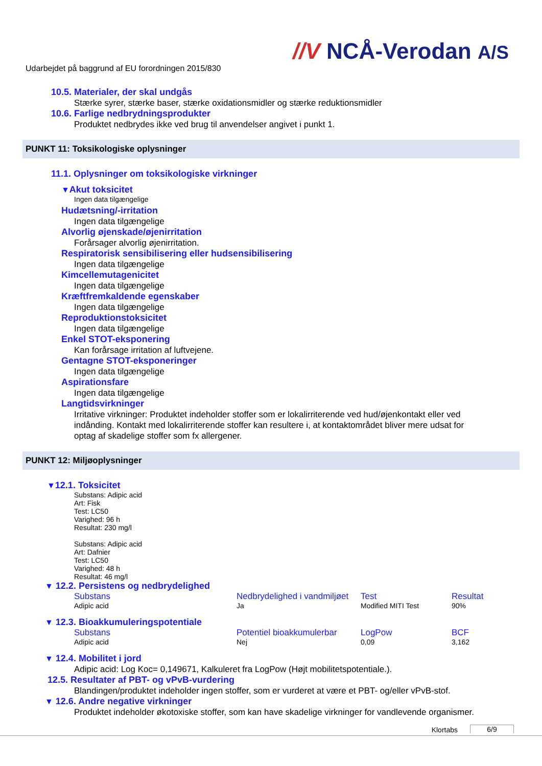//V NCÅ-Verodan A/S
Udarbejdet på baggrund af EU forordningen 2015/830
10.5. Materialer, der skal undgås
Stærke syrer, stærke baser, stærke oxidationsmidler og stærke reduktionsmidler
10.6. Farlige nedbrydningsprodukter
Produktet nedbrydes ikke ved brug til anvendelser angivet i punkt 1.
PUNKT 11: Toksikologiske oplysninger
11.1. Oplysninger om toksikologiske virkninger
▼Akut toksicitet
Ingen data tilgængelige
Hudætsning/-irritation
Ingen data tilgængelige
Alvorlig øjenskade/øjenirritation
Forårsager alvorlig øjenirritation.
Respiratorisk sensibilisering eller hudsensibilisering
Ingen data tilgængelige
Kimcellemutagenicitet
Ingen data tilgængelige
Kræftfremkaldende egenskaber
Ingen data tilgængelige
Reproduktionstoksicitet
Ingen data tilgængelige
Enkel STOT-eksponering
Kan forårsage irritation af luftvejene.
Gentagne STOT-eksponeringer
Ingen data tilgængelige
Aspirationsfare
Ingen data tilgængelige
Langtidsvirkninger
Irritative virkninger: Produktet indeholder stoffer som er lokalirriterende ved hud/øjenkontakt eller ved indånding. Kontakt med lokalirriterende stoffer kan resultere i, at kontaktområdet bliver mere udsat for optag af skadelige stoffer som fx allergener.
PUNKT 12: Miljøoplysninger
▼12.1. Toksicitet
Substans: Adipic acid
Art: Fisk
Test: LC50
Varighed: 96 h
Resultat: 230 mg/l
Substans: Adipic acid
Art: Dafnier
Test: LC50
Varighed: 48 h
Resultat: 46 mg/l
▼ 12.2. Persistens og nedbrydelighed
| Substans | Nedbrydelighed i vandmiljøet | Test | Resultat |
| --- | --- | --- | --- |
| Adipic acid | Ja | Modified MITI Test | 90% |
▼ 12.3. Bioakkumuleringspotentiale
| Substans | Potentiel bioakkumulerbar | LogPow | BCF |
| --- | --- | --- | --- |
| Adipic acid | Nej | 0,09 | 3,162 |
▼ 12.4. Mobilitet i jord
Adipic acid: Log Koc= 0,149671, Kalkuleret fra LogPow (Højt mobilitetspotentiale.).
12.5. Resultater af PBT- og vPvB-vurdering
Blandingen/produktet indeholder ingen stoffer, som er vurderet at være et PBT- og/eller vPvB-stof.
▼ 12.6. Andre negative virkninger
Produktet indeholder økotoxiske stoffer, som kan have skadelige virkninger for vandlevende organismer.
Klortabs 6/9